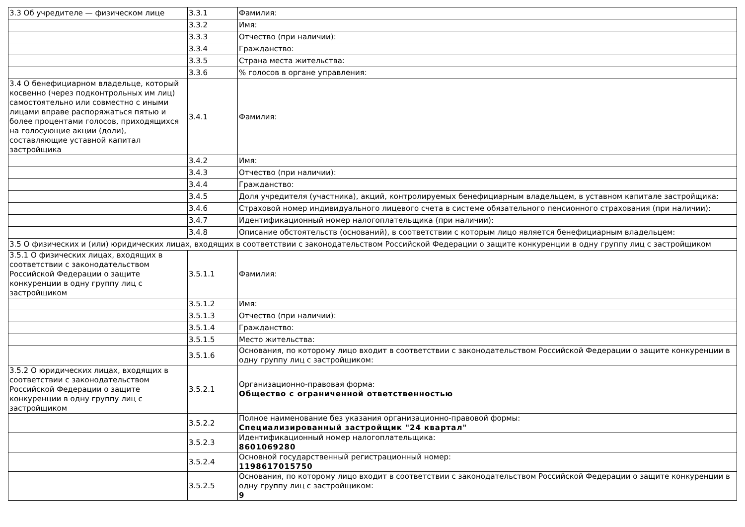| 3.3 Об учредителе — физическом лице | 3.3.1 | Фамилия: |
| | 3.3.2 | Имя: |
| | 3.3.3 | Отчество (при наличии): |
| | 3.3.4 | Гражданство: |
| | 3.3.5 | Страна места жительства: |
| | 3.3.6 | % голосов в органе управления: |
| 3.4 О бенефициарном владельце, который косвенно (через подконтрольных им лиц) самостоятельно или совместно с иными лицами вправе распоряжаться пятью и более процентами голосов, приходящихся на голосующие акции (доли), составляющие уставной капитал застройщика | 3.4.1 | Фамилия: |
| | 3.4.2 | Имя: |
| | 3.4.3 | Отчество (при наличии): |
| | 3.4.4 | Гражданство: |
| | 3.4.5 | Доля учредителя (участника), акций, контролируемых бенефициарным владельцем, в уставном капитале застройщика: |
| | 3.4.6 | Страховой номер индивидуального лицевого счета в системе обязательного пенсионного страхования (при наличии): |
| | 3.4.7 | Идентификационный номер налогоплательщика (при наличии): |
| | 3.4.8 | Описание обстоятельств (оснований), в соответствии с которым лицо является бенефициарным владельцем: |
| 3.5 О физических и (или) юридических лицах, входящих в соответствии с законодательством Российской Федерации о защите конкуренции в одну группу лиц с застройщиком | | |
| 3.5.1 О физических лицах, входящих в соответствии с законодательством Российской Федерации о защите конкуренции в одну группу лиц с застройщиком | 3.5.1.1 | Фамилия: |
| | 3.5.1.2 | Имя: |
| | 3.5.1.3 | Отчество (при наличии): |
| | 3.5.1.4 | Гражданство: |
| | 3.5.1.5 | Место жительства: |
| | 3.5.1.6 | Основания, по которому лицо входит в соответствии с законодательством Российской Федерации о защите конкуренции в одну группу лиц с застройщиком: |
| 3.5.2 О юридических лицах, входящих в соответствии с законодательством Российской Федерации о защите конкуренции в одну группу лиц с застройщиком | 3.5.2.1 | Организационно-правовая форма: Общество с ограниченной ответственностью |
| | 3.5.2.2 | Полное наименование без указания организационно-правовой формы: Специализированный застройщик "24 квартал" |
| | 3.5.2.3 | Идентификационный номер налогоплательщика: 8601069280 |
| | 3.5.2.4 | Основной государственный регистрационный номер: 1198617015750 |
| | 3.5.2.5 | Основания, по которому лицо входит в соответствии с законодательством Российской Федерации о защите конкуренции в одну группу лиц с застройщиком: 9 |